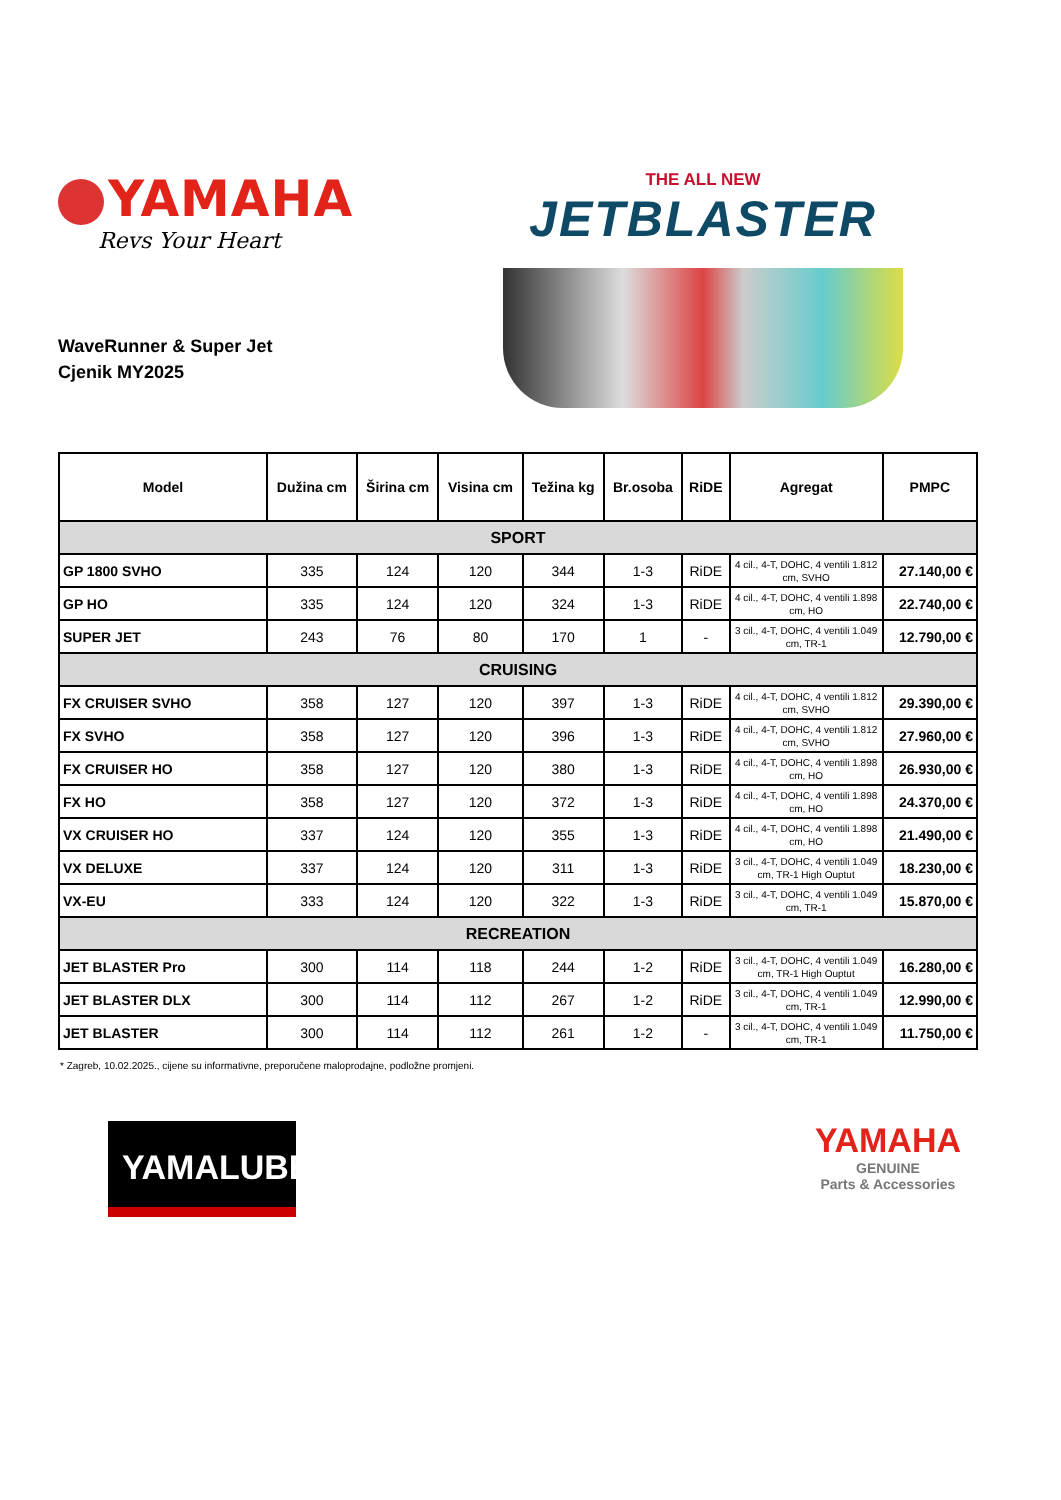YAMAHA
Revs Your Heart
WaveRunner & Super Jet
Cjenik MY2025
THE ALL NEW
JETBLASTER
| Model | Dužina cm | Širina cm | Visina cm | Težina kg | Br.osoba | RiDE | Agregat | PMPC |
| --- | --- | --- | --- | --- | --- | --- | --- | --- |
| SPORT | | | | | | | | |
| GP 1800 SVHO | 335 | 124 | 120 | 344 | 1-3 | RiDE | 4 cil., 4-T, DOHC, 4 ventili 1.812 cm, SVHO | 27.140,00 € |
| GP HO | 335 | 124 | 120 | 324 | 1-3 | RiDE | 4 cil., 4-T, DOHC, 4 ventili 1.898 cm, HO | 22.740,00 € |
| SUPER JET | 243 | 76 | 80 | 170 | 1 | - | 3 cil., 4-T, DOHC, 4 ventili 1.049 cm, TR-1 | 12.790,00 € |
| CRUISING | | | | | | | | |
| FX CRUISER SVHO | 358 | 127 | 120 | 397 | 1-3 | RiDE | 4 cil., 4-T, DOHC, 4 ventili 1.812 cm, SVHO | 29.390,00 € |
| FX SVHO | 358 | 127 | 120 | 396 | 1-3 | RiDE | 4 cil., 4-T, DOHC, 4 ventili 1.812 cm, SVHO | 27.960,00 € |
| FX CRUISER HO | 358 | 127 | 120 | 380 | 1-3 | RiDE | 4 cil., 4-T, DOHC, 4 ventili 1.898 cm, HO | 26.930,00 € |
| FX HO | 358 | 127 | 120 | 372 | 1-3 | RiDE | 4 cil., 4-T, DOHC, 4 ventili 1.898 cm, HO | 24.370,00 € |
| VX CRUISER HO | 337 | 124 | 120 | 355 | 1-3 | RiDE | 4 cil., 4-T, DOHC, 4 ventili 1.898 cm, HO | 21.490,00 € |
| VX DELUXE | 337 | 124 | 120 | 311 | 1-3 | RiDE | 3 cil., 4-T, DOHC, 4 ventili 1.049 cm, TR-1 High Ouptut | 18.230,00 € |
| VX-EU | 333 | 124 | 120 | 322 | 1-3 | RiDE | 3 cil., 4-T, DOHC, 4 ventili 1.049 cm, TR-1 | 15.870,00 € |
| RECREATION | | | | | | | | |
| JET BLASTER Pro | 300 | 114 | 118 | 244 | 1-2 | RiDE | 3 cil., 4-T, DOHC, 4 ventili 1.049 cm, TR-1 High Ouptut | 16.280,00 € |
| JET BLASTER DLX | 300 | 114 | 112 | 267 | 1-2 | RiDE | 3 cil., 4-T, DOHC, 4 ventili 1.049 cm, TR-1 | 12.990,00 € |
| JET BLASTER | 300 | 114 | 112 | 261 | 1-2 | - | 3 cil., 4-T, DOHC, 4 ventili 1.049 cm, TR-1 | 11.750,00 € |
* Zagreb, 10.02.2025., cijene su informativne, preporučene maloprodajne, podložne promjeni.
YAMALUBE<sup>®</sup>
YAMAHA
GENUINE
Parts & Accessories